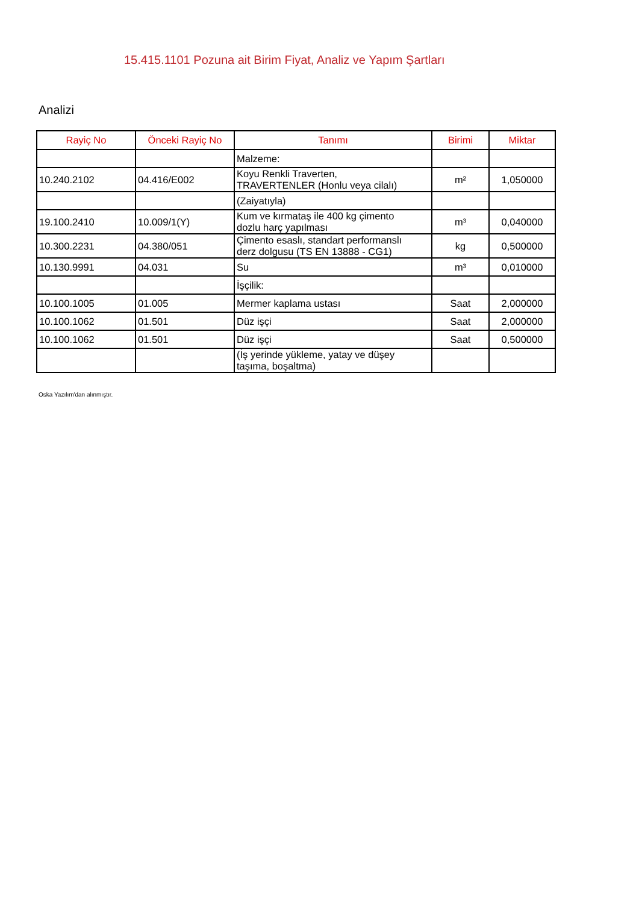15.415.1101 Pozuna ait Birim Fiyat, Analiz ve Yapım Şartları
Analizi
| Rayiç No | Önceki Rayiç No | Tanımı | Birimi | Miktar |
| --- | --- | --- | --- | --- |
| | | Malzeme: | | |
| 10.240.2102 | 04.416/E002 | Koyu Renkli Traverten, TRAVERTENLER (Honlu veya cilalı) | m² | 1,050000 |
| | | (Zaiyatıyla) | | |
| 19.100.2410 | 10.009/1(Y) | Kum ve kırmataş ile 400 kg çimento dozlu harç yapılması | m³ | 0,040000 |
| 10.300.2231 | 04.380/051 | Çimento esaslı, standart performanslı derz dolgusu (TS EN 13888 - CG1) | kg | 0,500000 |
| 10.130.9991 | 04.031 | Su | m³ | 0,010000 |
| | | İşçilik: | | |
| 10.100.1005 | 01.005 | Mermer kaplama ustası | Saat | 2,000000 |
| 10.100.1062 | 01.501 | Düz işçi | Saat | 2,000000 |
| 10.100.1062 | 01.501 | Düz işçi | Saat | 0,500000 |
| | | (İş yerinde yükleme, yatay ve düşey taşıma, boşaltma) | | |
Oska Yazılım'dan alınmıştır.